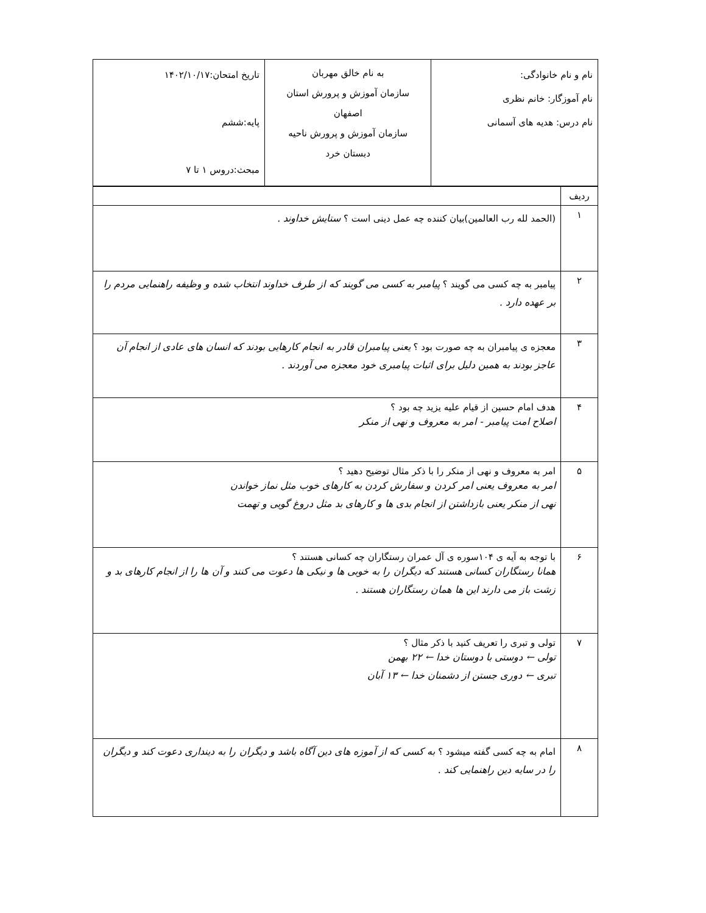| نام و نام خانوادگی: نام آموزگار: خانم نظری نام درس: هدیه های آسمانی | به نام خالق مهربان سازمان آموزش و پرورش استان اصفهان سازمان آموزش و پرورش ناحیه دبستان خرد | تاریخ امتحان:۱۴۰۲/۱۰/۱۷ پایه:ششم مبحث:دروس ۱ تا ۷ |
| ردیف | |
| ۱ | (الحمد لله رب العالمین)بیان کننده چه عمل دینی است ؟ ستایش خداوند . |
| ۲ | پیامبر به چه کسی می گویند ؟ پیامبر به کسی می گویند که از طرف خداوند انتخاب شده و وظیفه راهنمایی مردم را بر عهده دارد . |
| ۳ | معجزه ی پیامبران به چه صورت بود ؟ یعنی پیامبران قادر به انجام کارهایی بودند که انسان های عادی از انجام آن عاجز بودند به همین دلیل برای اثبات پیامبری خود معجزه می آوردند . |
| ۴ | هدف امام حسین از قیام علیه یزید چه بود ؟ اصلاح امت پیامبر - امر به معروف و نهی از منکر |
| ۵ | امر به معروف و نهی از منکر را با ذکر مثال توضیح دهید ؟ امر به معروف یعنی امر کردن و سفارش کردن به کارهای خوب مثل نماز خواندن نهی از منکر یعنی بازداشتن از انجام بدی ها و کارهای بد مثل دروغ گویی و تهمت |
| ۶ | با توجه به آیه ی ۱۰۴سوره ی آل عمران رستگاران چه کسانی هستند ؟ همانا رستگاران کسانی هستند که دیگران را به خوبی ها و نیکی ها دعوت می کنند و آن ها را از انجام کارهای بد و زشت باز می دارند این ها همان رستگاران هستند . |
| ۷ | تولی و تبری را تعریف کنید با ذکر مثال ؟ تولی ← دوستی با دوستان خدا ← ۲۲ بهمن تبری ← دوری جستن از دشمنان خدا ← ۱۳ آبان |
| ۸ | امام به چه کسی گفته میشود ؟ به کسی که از آموزه های دین آگاه باشد و دیگران را به دینداری دعوت کند و دیگران را در سایه دین راهنمایی کند . |